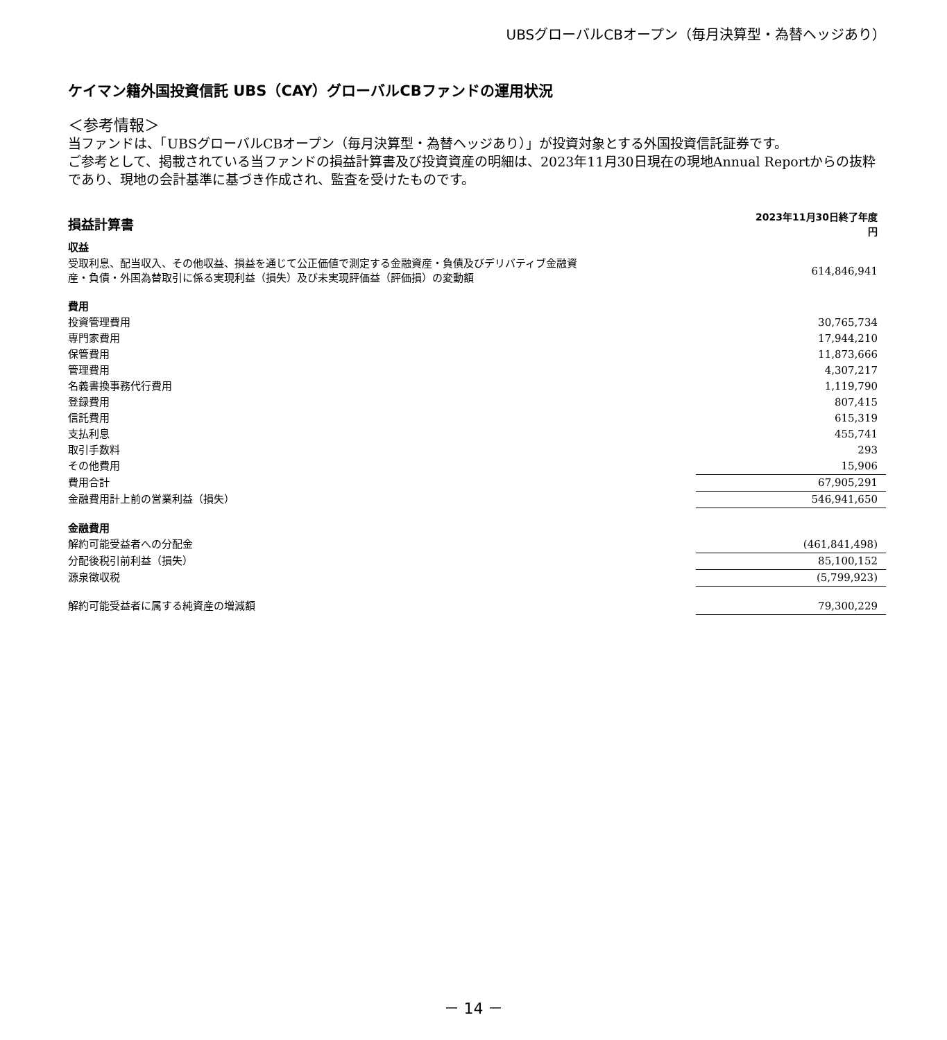UBSグローバルCBオープン（毎月決算型・為替ヘッジあり）
ケイマン籍外国投資信託 UBS（CAY）グローバルCBファンドの運用状況
＜参考情報＞
当ファンドは、「UBSグローバルCBオープン（毎月決算型・為替ヘッジあり）」が投資対象とする外国投資信託証券です。
ご参考として、掲載されている当ファンドの損益計算書及び投資資産の明細は、2023年11月30日現在の現地Annual Reportからの抜粋であり、現地の会計基準に基づき作成され、監査を受けたものです。
| 損益計算書 | 2023年11月30日終了年度 円 |
| 収益 | |
| 受取利息、配当収入、その他収益、損益を通じて公正価値で測定する金融資産・負債及びデリバティブ金融資 産・負債・外国為替取引に係る実現利益（損失）及び未実現評価益（評価損）の変動額 | 614,846,941 |
| 費用 | |
| 投資管理費用 | 30,765,734 |
| 専門家費用 | 17,944,210 |
| 保管費用 | 11,873,666 |
| 管理費用 | 4,307,217 |
| 名義書換事務代行費用 | 1,119,790 |
| 登録費用 | 807,415 |
| 信託費用 | 615,319 |
| 支払利息 | 455,741 |
| 取引手数料 | 293 |
| その他費用 | 15,906 |
| 費用合計 | 67,905,291 |
| 金融費用計上前の営業利益（損失） | 546,941,650 |
| 金融費用 | |
| 解約可能受益者への分配金 | (461,841,498) |
| 分配後税引前利益（損失） | 85,100,152 |
| 源泉徴収税 | (5,799,923) |
| 解約可能受益者に属する純資産の増減額 | 79,300,229 |
－ 14 －